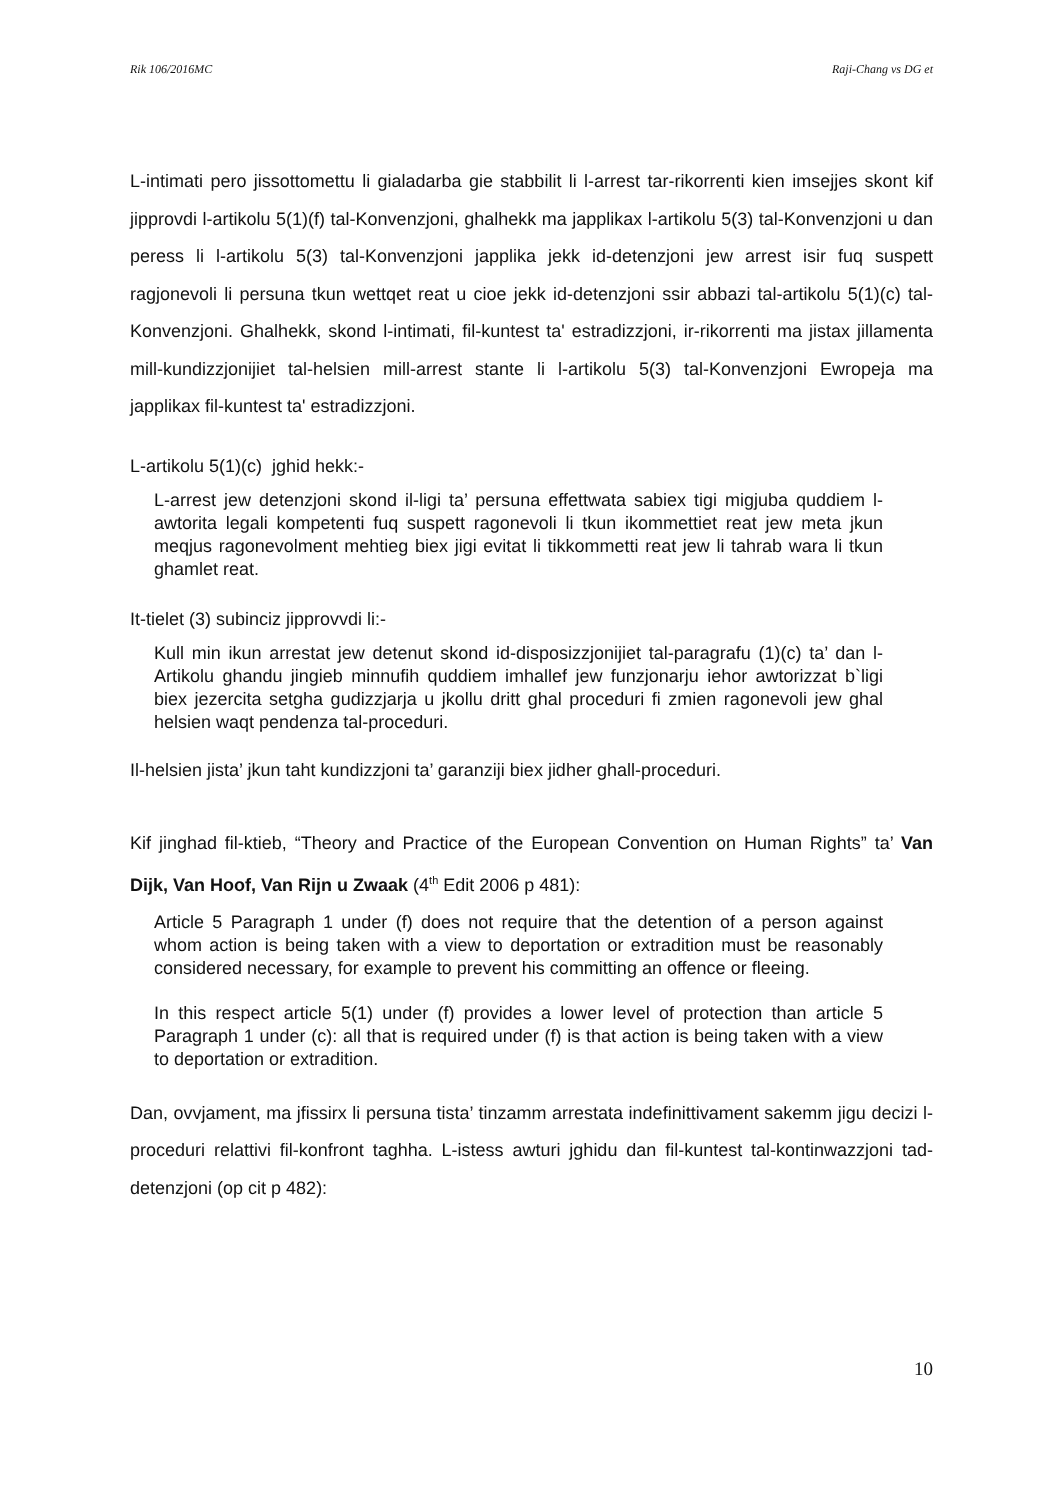Rik 106/2016MC Raji-Chang vs DG et
L-intimati pero jissottomettu li gialadarba gie stabbilit li l-arrest tar-rikorrenti kien imsejjes skont kif jipprovdi l-artikolu 5(1)(f) tal-Konvenzjoni, ghalhekk ma japplikax l-artikolu 5(3) tal-Konvenzjoni u dan peress li l-artikolu 5(3) tal-Konvenzjoni japplika jekk id-detenzjoni jew arrest isir fuq suspett ragjonevoli li persuna tkun wettqet reat u cioe jekk id-detenzjoni ssir abbazi tal-artikolu 5(1)(c) tal-Konvenzjoni. Ghalhekk, skond l-intimati, fil-kuntest ta' estradizzjoni, ir-rikorrenti ma jistax jillamenta mill-kundizzjonijiet tal-helsien mill-arrest stante li l-artikolu 5(3) tal-Konvenzjoni Ewropeja ma japplikax fil-kuntest ta' estradizzjoni.
L-artikolu 5(1)(c) jghid hekk:-
L-arrest jew detenzjoni skond il-ligi ta’ persuna effettwata sabiex tigi migjuba quddiem l-awtorita legali kompetenti fuq suspett ragonevoli li tkun ikommettiet reat jew meta jkun meqjus ragonevolment mehtieg biex jigi evitat li tikkommetti reat jew li tahrab wara li tkun ghamlet reat.
It-tielet (3) subinciz jipprovvdi li:-
Kull min ikun arrestat jew detenut skond id-disposizzjonijiet tal-paragrafu (1)(c) ta’ dan l-Artikolu ghandu jingieb minnufih quddiem imhallef jew funzjonarju iehor awtorizzat b`ligi biex jezercita setgha gudizzjarja u jkollu dritt ghal proceduri fi zmien ragonevoli jew ghal helsien waqt pendenza tal-proceduri.
Il-helsien jista’ jkun taht kundizzjoni ta’ garanziji biex jidher ghall-proceduri.
Kif jinghad fil-ktieb, “Theory and Practice of the European Convention on Human Rights” ta’ Van Dijk, Van Hoof, Van Rijn u Zwaak (4<sup>th</sup> Edit 2006 p 481):
Article 5 Paragraph 1 under (f) does not require that the detention of a person against whom action is being taken with a view to deportation or extradition must be reasonably considered necessary, for example to prevent his committing an offence or fleeing.
In this respect article 5(1) under (f) provides a lower level of protection than article 5 Paragraph 1 under (c): all that is required under (f) is that action is being taken with a view to deportation or extradition.
Dan, ovvjament, ma jfissirx li persuna tista’ tinzamm arrestata indefinittivament sakemm jigu decizi l-proceduri relattivi fil-konfront taghha. L-istess awturi jghidu dan fil-kuntest tal-kontinwazzjoni tad-detenzjoni (op cit p 482):
10